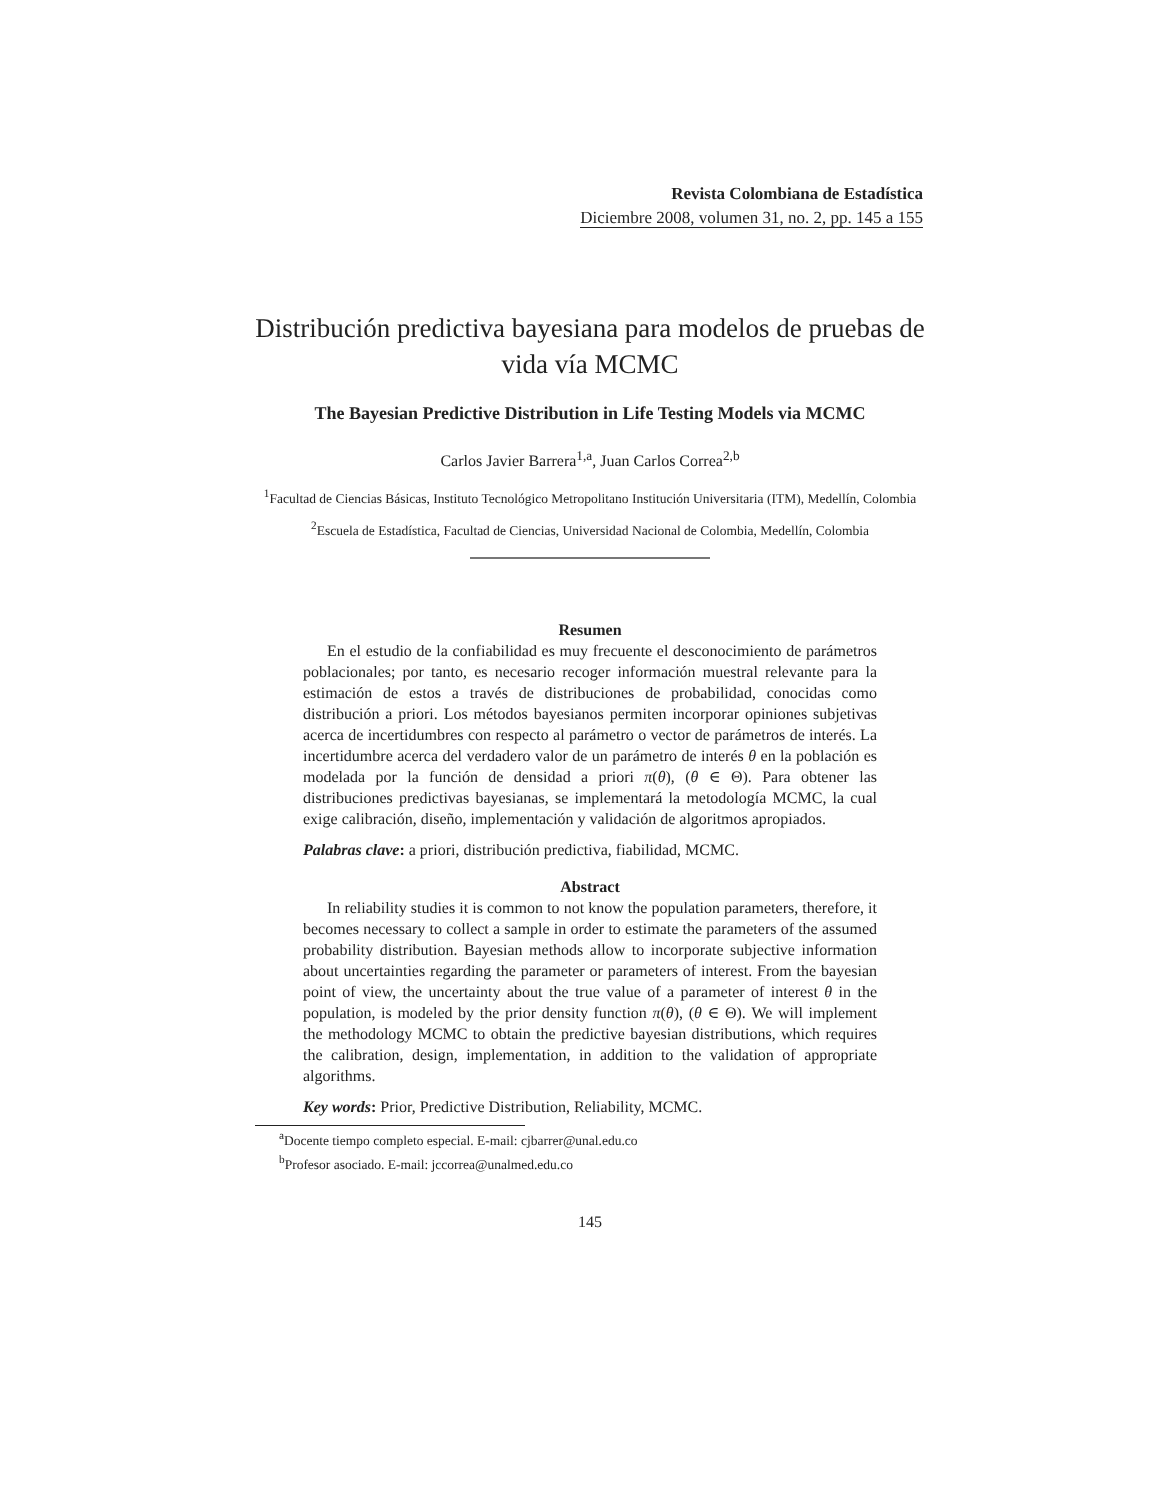Revista Colombiana de Estadística
Diciembre 2008, volumen 31, no. 2, pp. 145 a 155
Distribución predictiva bayesiana para modelos de pruebas de vida vía MCMC
The Bayesian Predictive Distribution in Life Testing Models via MCMC
Carlos Javier Barrera<sup>1,a</sup>, Juan Carlos Correa<sup>2,b</sup>
<sup>1</sup> Facultad de Ciencias Básicas, Instituto Tecnológico Metropolitano Institución Universitaria (ITM), Medellín, Colombia
<sup>2</sup> Escuela de Estadística, Facultad de Ciencias, Universidad Nacional de Colombia, Medellín, Colombia
Resumen
En el estudio de la confiabilidad es muy frecuente el desconocimiento de parámetros poblacionales; por tanto, es necesario recoger información muestral relevante para la estimación de estos a través de distribuciones de probabilidad, conocidas como distribución a priori. Los métodos bayesianos permiten incorporar opiniones subjetivas acerca de incertidumbres con respecto al parámetro o vector de parámetros de interés. La incertidumbre acerca del verdadero valor de un parámetro de interés θ en la población es modelada por la función de densidad a priori π(θ), (θ ∈ Θ). Para obtener las distribuciones predictivas bayesianas, se implementará la metodología MCMC, la cual exige calibración, diseño, implementación y validación de algoritmos apropiados.
Palabras clave: a priori, distribución predictiva, fiabilidad, MCMC.
Abstract
In reliability studies it is common to not know the population parameters, therefore, it becomes necessary to collect a sample in order to estimate the parameters of the assumed probability distribution. Bayesian methods allow to incorporate subjective information about uncertainties regarding the parameter or parameters of interest. From the bayesian point of view, the uncertainty about the true value of a parameter of interest θ in the population, is modeled by the prior density function π(θ), (θ ∈ Θ). We will implement the methodology MCMC to obtain the predictive bayesian distributions, which requires the calibration, design, implementation, in addition to the validation of appropriate algorithms.
Key words: Prior, Predictive Distribution, Reliability, MCMC.
<sup>a</sup> Docente tiempo completo especial. E-mail: cjbarrer@unal.edu.co
<sup>b</sup> Profesor asociado. E-mail: jccorrea@unalmed.edu.co
145